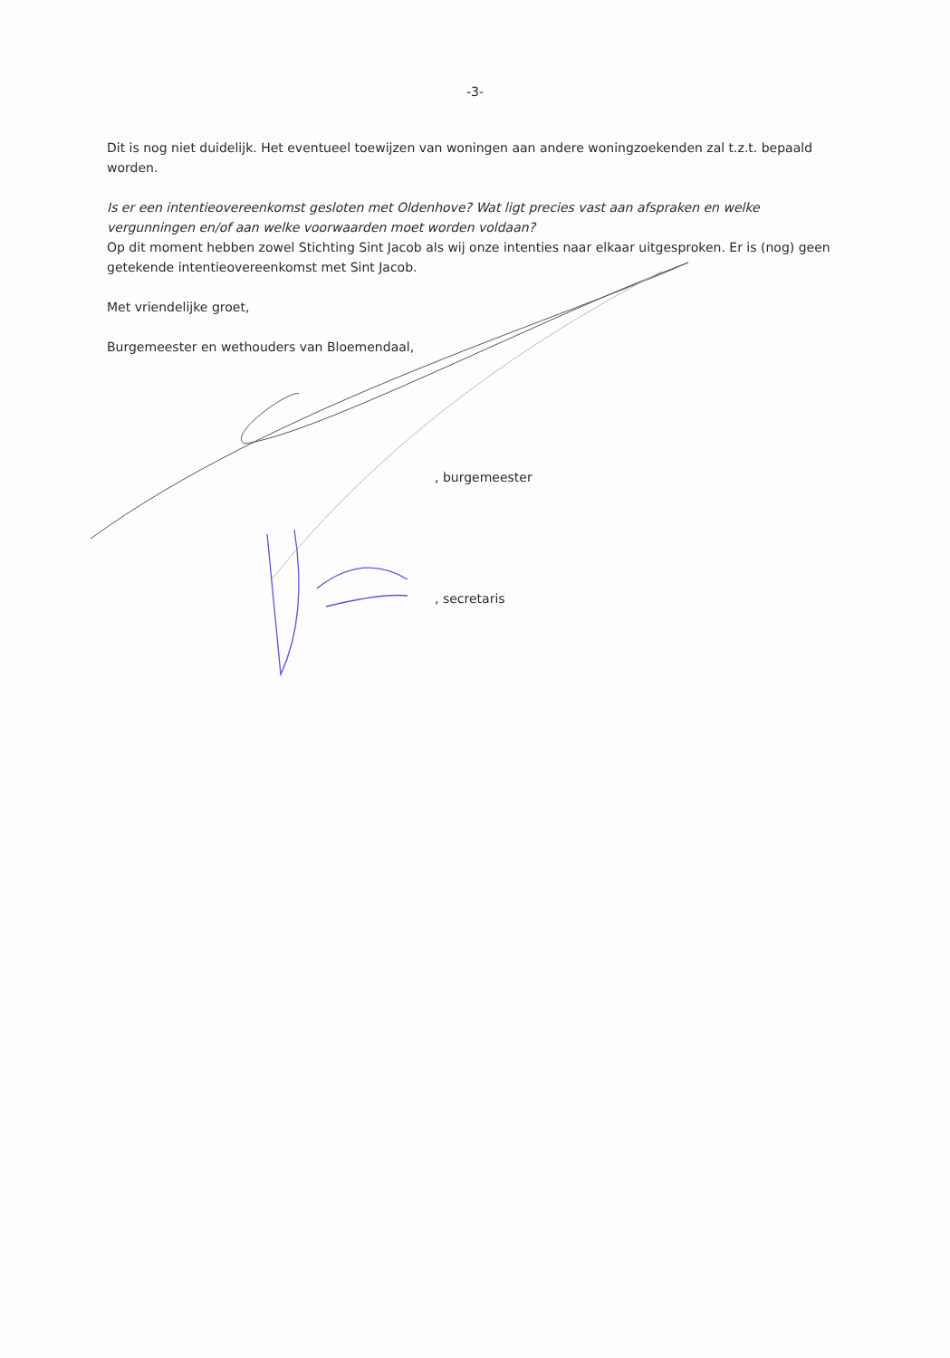-3-
Dit is nog niet duidelijk. Het eventueel toewijzen van woningen aan andere woningzoekenden zal t.z.t. bepaald worden.
Is er een intentieovereenkomst gesloten met Oldenhove? Wat ligt precies vast aan afspraken en welke vergunningen en/of aan welke voorwaarden moet worden voldaan?
Op dit moment hebben zowel Stichting Sint Jacob als wij onze intenties naar elkaar uitgesproken. Er is (nog) geen getekende intentieovereenkomst met Sint Jacob.
Met vriendelijke groet,
Burgemeester en wethouders van Bloemendaal,
, burgemeester
, secretaris